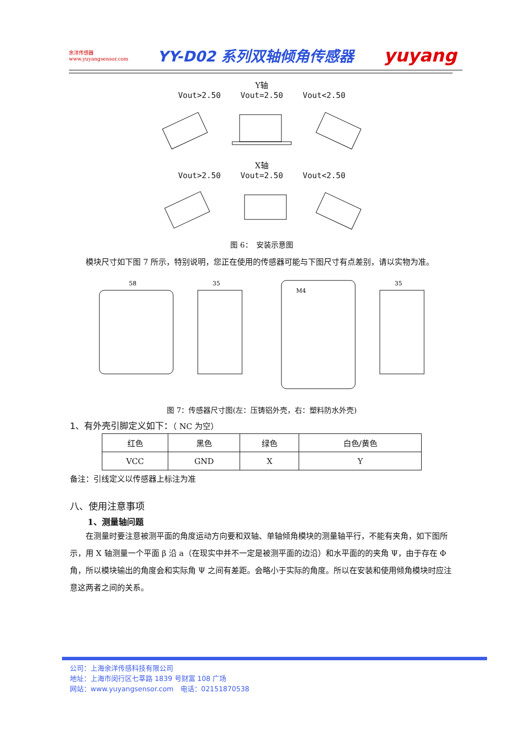余洋传感器
www.yuyangsensor.com
YY-D02 系列双轴倾角传感器
yuyang
Y轴
Vout>2.50 Vout=2.50 Vout<2.50
X轴
Vout>2.50 Vout=2.50 Vout<2.50
图 6：　安装示意图
　　模块尺寸如下图 7 所示，特别说明，您正在使用的传感器可能与下图尺寸有点差别，请以实物为准。
58
35
M4
35
图 7：传感器尺寸图(左：压铸铝外壳，右：塑料防水外壳)
1、有外壳引脚定义如下：（ NC 为空）
| 红色 | 黑色 | 绿色 | 白色/黄色 |
| VCC | GND | X | Y |
备注：引线定义以传感器上标注为准
八、使用注意事项
1、测量轴问题
　　在测量时要注意被测平面的角度运动方向要和双轴、单轴倾角模块的测量轴平行，不能有夹角，如下图所示，用 X 轴测量一个平面 β 沿 a（在现实中并不一定是被测平面的边沿）和水平面的的夹角 Ψ，由于存在 Φ 角，所以模块输出的角度会和实际角 Ψ 之间有差距。会略小于实际的角度。所以在安装和使用倾角模块时应注意这两者之间的关系。
公司：上海余洋传感科技有限公司
地址：上海市闵行区七莘路 1839 号财富 108 广场
网站：www.yuyangsensor.com　电话：02151870538